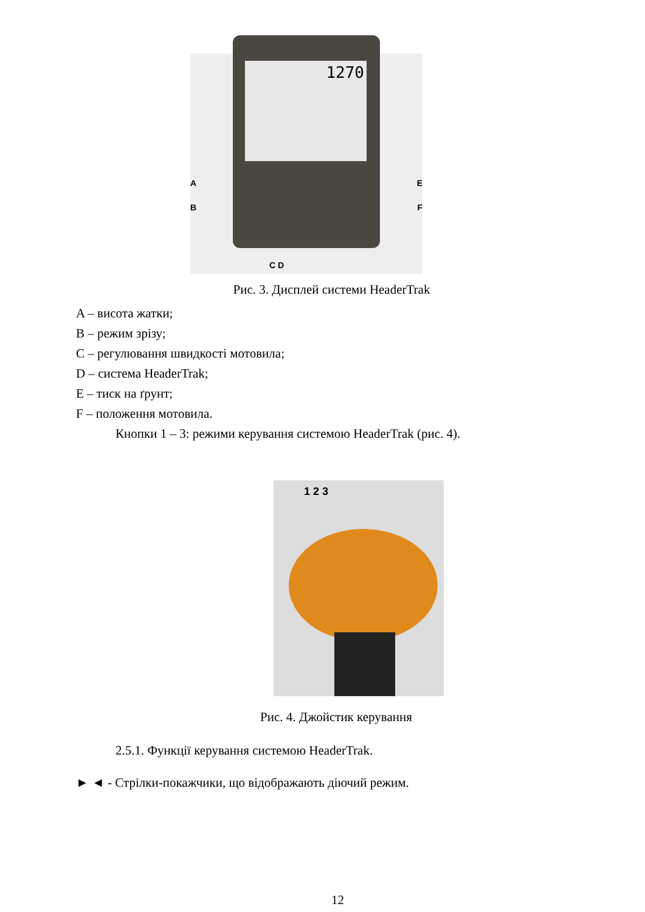1270
A
B
E
F
C D
Рис. 3. Дисплей системи HeaderTrak
A – висота жатки;
B – режим зрізу;
C – регулювання швидкості мотовила;
D – система HeaderTrak;
E – тиск на ґрунт;
F – положення мотовила.
Кнопки 1 – 3: режими керування системою HeaderTrak (рис. 4).
1 2 3
Рис. 4. Джойстик керування
2.5.1. Функції керування системою HeaderTrak.
► ◄ - Стрілки-покажчики, що відображають діючий режим.
12